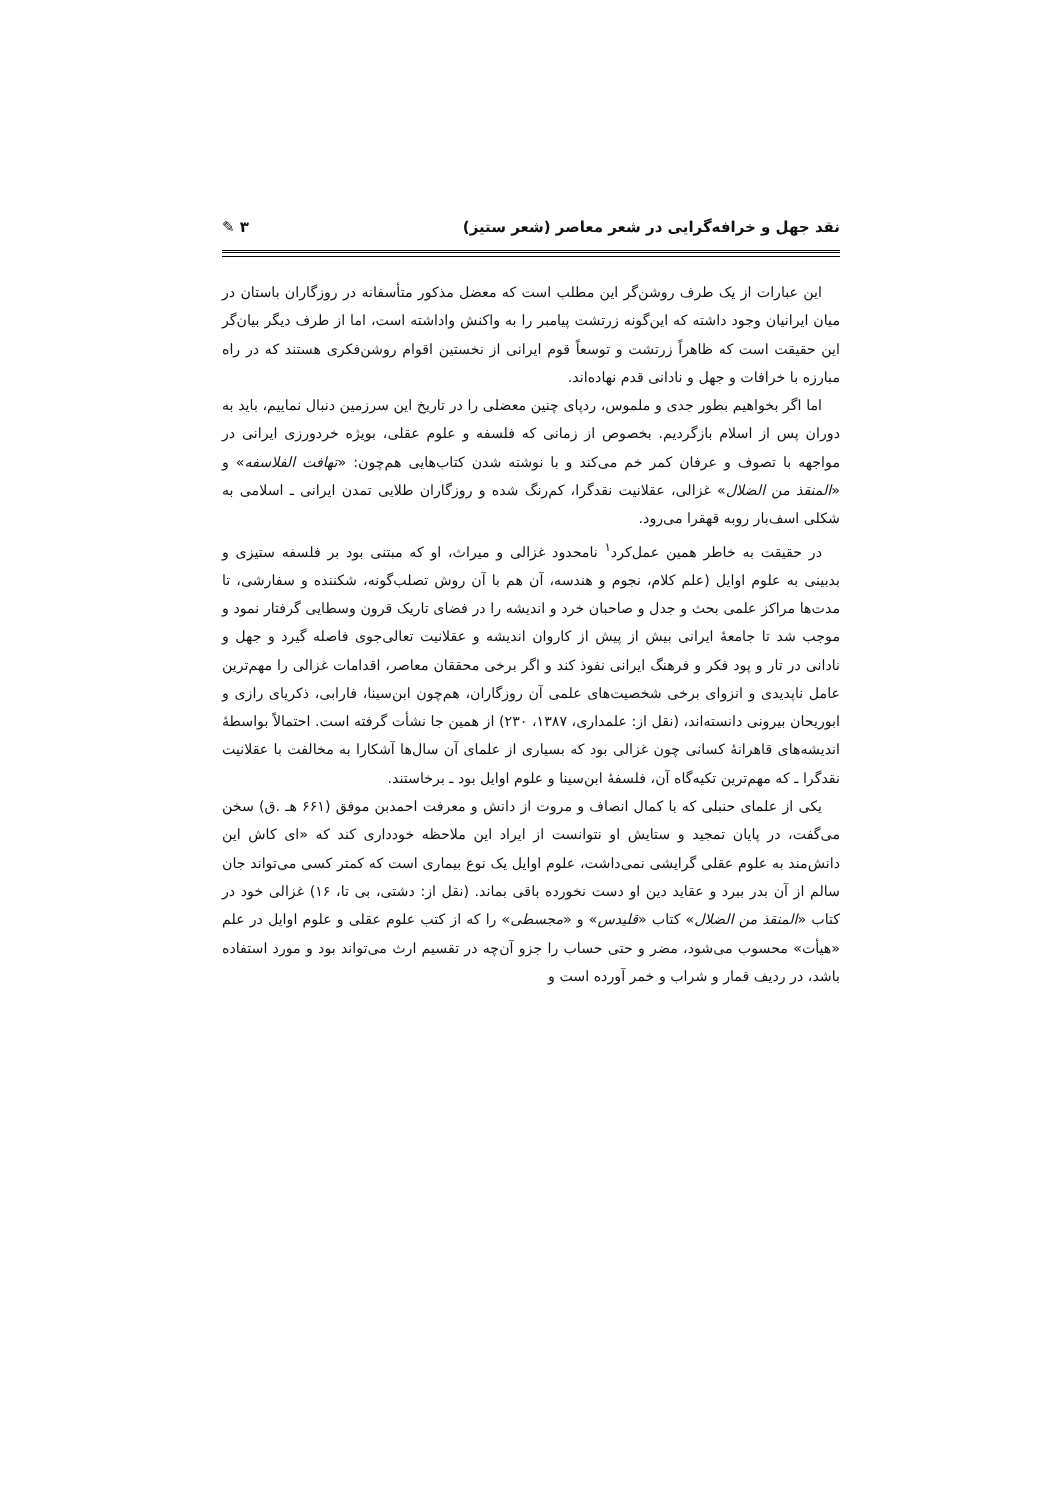نقد جهل و خرافه‌گرایی در شعر معاصر (شعر ستیز) ۳ ✎
این عبارات از یک طرف روشن‌گر این مطلب است که معضل مذکور متأسفانه در روزگاران باستان در میان ایرانیان وجود داشته که این‌گونه زرتشت پیامبر را به واکنش واداشته است، اما از طرف دیگر بیان‌گر این حقیقت است که ظاهراً زرتشت و توسعاً قوم ایرانی از نخستین اقوام روشن‌فکری هستند که در راه مبارزه با خرافات و جهل و نادانی قدم نهاده‌اند.
اما اگر بخواهیم بطور جدی و ملموس، ردپای چنین معضلی را در تاریخ این سرزمین دنبال نماییم، باید به دوران پس از اسلام بازگردیم. بخصوص از زمانی که فلسفه و علوم عقلی، بویژه خردورزی ایرانی در مواجهه با تصوف و عرفان کمر خم می‌کند و با نوشته شدن کتاب‌هایی هم‌چون: «تهافت الفلاسفه» و «المنقذ من الضلال» غزالی، عقلانیت نقدگرا، کم‌رنگ شده و روزگاران طلایی تمدن ایرانی ـ اسلامی به شکلی اسف‌بار روبه قهقرا می‌رود.
در حقیقت به خاطر همین عمل‌کرد<sup>۱</sup> نامحدود غزالی و میراث، او که مبتنی بود بر فلسفه ستیزی و بدبینی به علوم اوایل (علم کلام، نجوم و هندسه، آن هم با آن روش تصلب‌گونه، شکننده و سفارشی، تا مدت‌ها مراکز علمی بحث و جدل و صاحبان خرد و اندیشه را در فضای تاریک قرون وسطایی گرفتار نمود و موجب شد تا جامعهٔ ایرانی بیش از پیش از کاروان اندیشه و عقلانیت تعالی‌جوی فاصله گیرد و جهل و نادانی در تار و پود فکر و فرهنگ ایرانی نفوذ کند و اگر برخی محققان معاصر، اقدامات غزالی را مهم‌ترین عامل ناپدیدی و انزوای برخی شخصیت‌های علمی آن روزگاران، هم‌چون ابن‌سینا، فارابی، ذکریای رازی و ابوریحان بیرونی دانسته‌اند، (نقل از: علمداری، ۱۳۸۷، ۲۳۰) از همین جا نشأت گرفته است. احتمالاً بواسطهٔ اندیشه‌های قاهرانهٔ کسانی چون غزالی بود که بسیاری از علمای آن سال‌ها آشکارا به مخالفت با عقلانیت نقدگرا ـ که مهم‌ترین تکیه‌گاه آن، فلسفهٔ ابن‌سینا و علوم اوایل بود ـ برخاستند.
یکی از علمای حنبلی که با کمال انصاف و مروت از دانش و معرفت احمدبن موفق (۶۶۱ هـ .ق) سخن می‌گفت، در پایان تمجید و ستایش او نتوانست از ایراد این ملاحظه خودداری کند که «ای کاش این دانش‌مند به علوم عقلی گرایشی نمی‌داشت، علوم اوایل یک نوع بیماری است که کمتر کسی می‌تواند جان سالم از آن بدر ببرد و عقاید دین او دست نخورده باقی بماند. (نقل از: دشتی، بی تا، ۱۶) غزالی خود در کتاب «المنقذ من الضلال» کتاب «قلیدس» و «مجسطی» را که از کتب علوم عقلی و علوم اوایل در علم «هیأت» محسوب می‌شود، مضر و حتی حساب را جزو آن‌چه در تقسیم ارث می‌تواند بود و مورد استفاده باشد، در ردیف قمار و شراب و خمر آورده است و